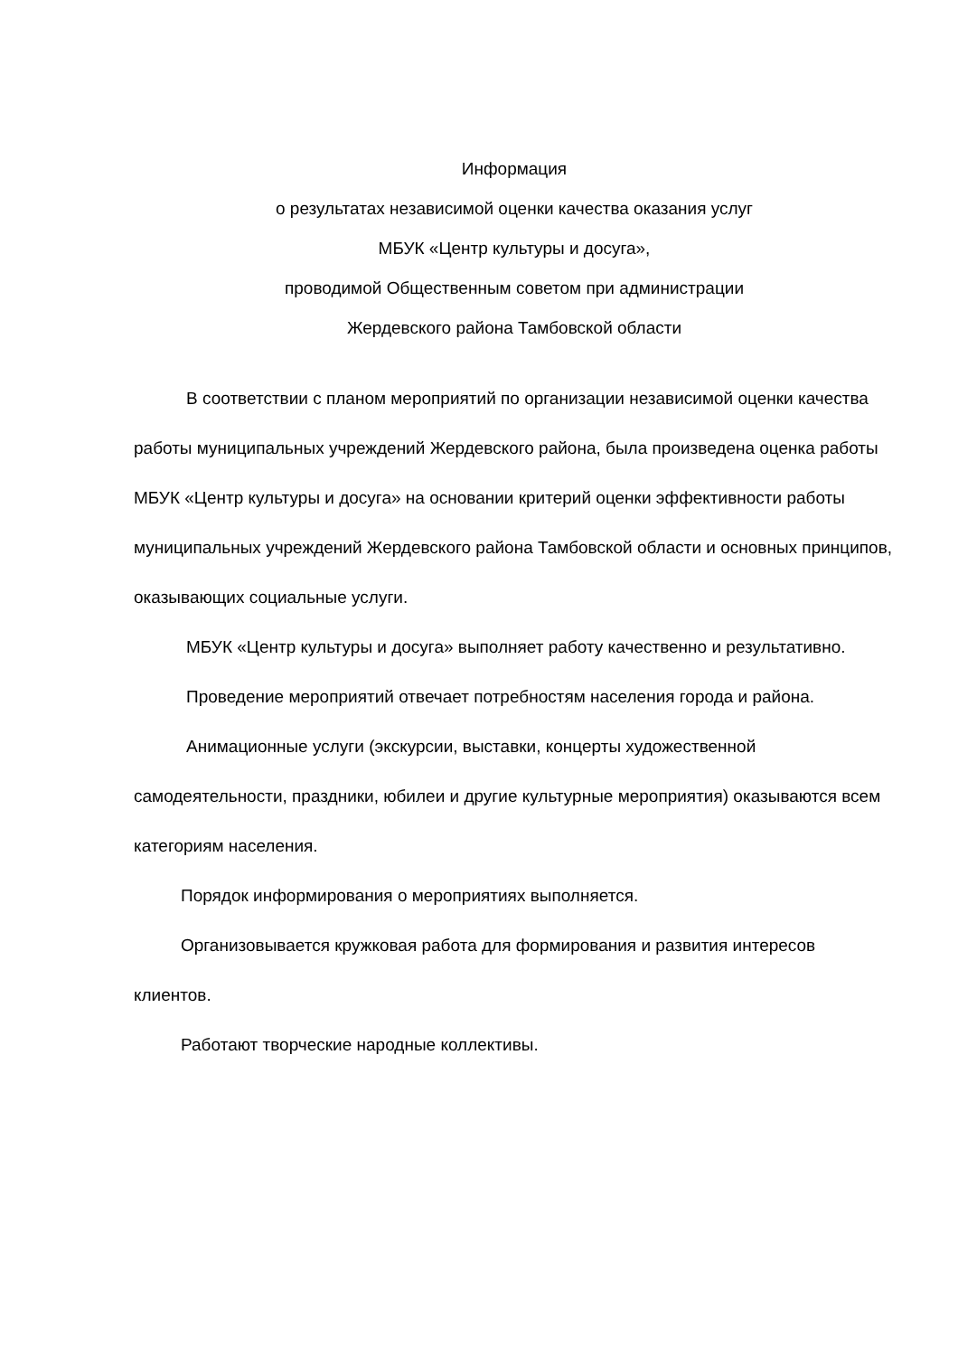Информация
о результатах независимой оценки качества оказания услуг
МБУК «Центр культуры и досуга»,
проводимой Общественным советом при администрации
Жердевского района Тамбовской области
В соответствии с планом мероприятий по организации независимой оценки качества работы муниципальных учреждений Жердевского района, была произведена оценка работы МБУК «Центр культуры и досуга» на основании критерий оценки эффективности работы муниципальных учреждений Жердевского района Тамбовской области и основных принципов, оказывающих социальные услуги.
МБУК «Центр культуры и досуга» выполняет работу качественно и результативно.
Проведение мероприятий отвечает потребностям населения города и района.
Анимационные услуги (экскурсии, выставки, концерты художественной самодеятельности, праздники, юбилеи и другие культурные мероприятия) оказываются всем категориям населения.
Порядок информирования о мероприятиях выполняется.
Организовывается кружковая работа для формирования и развития интересов клиентов.
Работают творческие народные коллективы.